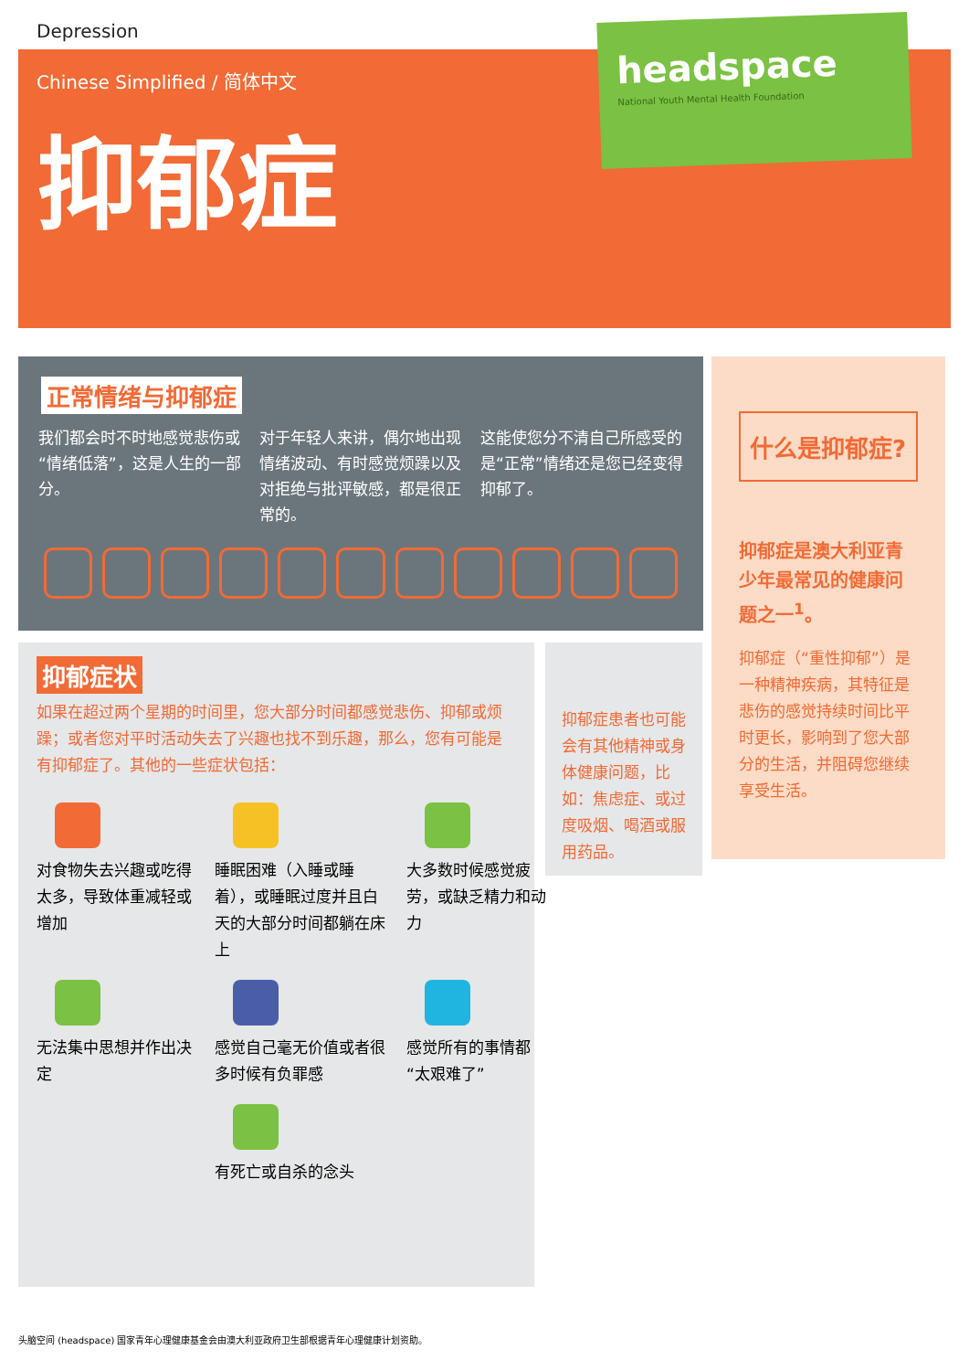Depression
Chinese Simplified / 简体中文
抑郁症
headspace
National Youth Mental Health Foundation
正常情绪与抑郁症
我们都会时不时地感觉悲伤或“情绪低落”，这是人生的一部分。
对于年轻人来讲，偶尔地出现情绪波动、有时感觉烦躁以及对拒绝与批评敏感，都是很正常的。
这能使您分不清自己所感受的是“正常”情绪还是您已经变得抑郁了。
抑郁症状
如果在超过两个星期的时间里，您大部分时间都感觉悲伤、抑郁或烦躁；或者您对平时活动失去了兴趣也找不到乐趣，那么，您有可能是有抑郁症了。其他的一些症状包括：
对食物失去兴趣或吃得太多，导致体重减轻或增加
睡眠困难（入睡或睡着），或睡眠过度并且白天的大部分时间都躺在床上
大多数时候感觉疲劳，或缺乏精力和动力
无法集中思想并作出决定
感觉自己毫无价值或者很多时候有负罪感
感觉所有的事情都“太艰难了”
有死亡或自杀的念头
抑郁症患者也可能会有其他精神或身体健康问题，比如：焦虑症、或过度吸烟、喝酒或服用药品。
什么是抑郁症?
抑郁症是澳大利亚青少年最常见的健康问题之一<sup>1</sup>。
抑郁症（“重性抑郁”）是一种精神疾病，其特征是悲伤的感觉持续时间比平时更长，影响到了您大部分的生活，并阻碍您继续享受生活。
头脑空间 (headspace) 国家青年心理健康基金会由澳大利亚政府卫生部根据青年心理健康计划资助。